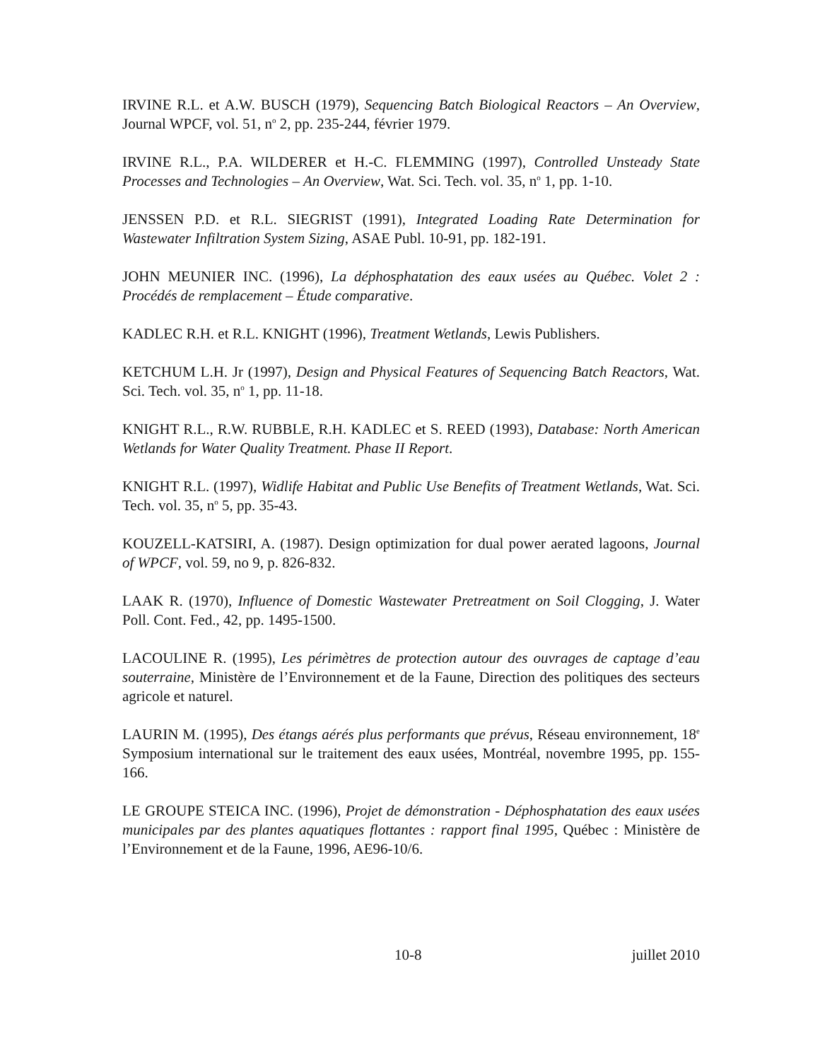IRVINE R.L. et A.W. BUSCH (1979), Sequencing Batch Biological Reactors – An Overview, Journal WPCF, vol. 51, n<sup>o</sup> 2, pp. 235-244, février 1979.
IRVINE R.L., P.A. WILDERER et H.-C. FLEMMING (1997), Controlled Unsteady State Processes and Technologies – An Overview, Wat. Sci. Tech. vol. 35, n<sup>o</sup> 1, pp. 1-10.
JENSSEN P.D. et R.L. SIEGRIST (1991), Integrated Loading Rate Determination for Wastewater Infiltration System Sizing, ASAE Publ. 10-91, pp. 182-191.
JOHN MEUNIER INC. (1996), La déphosphatation des eaux usées au Québec. Volet 2 : Procédés de remplacement – Étude comparative.
KADLEC R.H. et R.L. KNIGHT (1996), Treatment Wetlands, Lewis Publishers.
KETCHUM L.H. Jr (1997), Design and Physical Features of Sequencing Batch Reactors, Wat. Sci. Tech. vol. 35, n<sup>o</sup> 1, pp. 11-18.
KNIGHT R.L., R.W. RUBBLE, R.H. KADLEC et S. REED (1993), Database: North American Wetlands for Water Quality Treatment. Phase II Report.
KNIGHT R.L. (1997), Widlife Habitat and Public Use Benefits of Treatment Wetlands, Wat. Sci. Tech. vol. 35, n<sup>o</sup> 5, pp. 35-43.
KOUZELL-KATSIRI, A. (1987). Design optimization for dual power aerated lagoons, Journal of WPCF, vol. 59, no 9, p. 826-832.
LAAK R. (1970), Influence of Domestic Wastewater Pretreatment on Soil Clogging, J. Water Poll. Cont. Fed., 42, pp. 1495-1500.
LACOULINE R. (1995), Les périmètres de protection autour des ouvrages de captage d’eau souterraine, Ministère de l’Environnement et de la Faune, Direction des politiques des secteurs agricole et naturel.
LAURIN M. (1995), Des étangs aérés plus performants que prévus, Réseau environnement, 18<sup>e</sup> Symposium international sur le traitement des eaux usées, Montréal, novembre 1995, pp. 155-166.
LE GROUPE STEICA INC. (1996), Projet de démonstration - Déphosphatation des eaux usées municipales par des plantes aquatiques flottantes : rapport final 1995, Québec : Ministère de l’Environnement et de la Faune, 1996, AE96-10/6.
10-8 juillet 2010